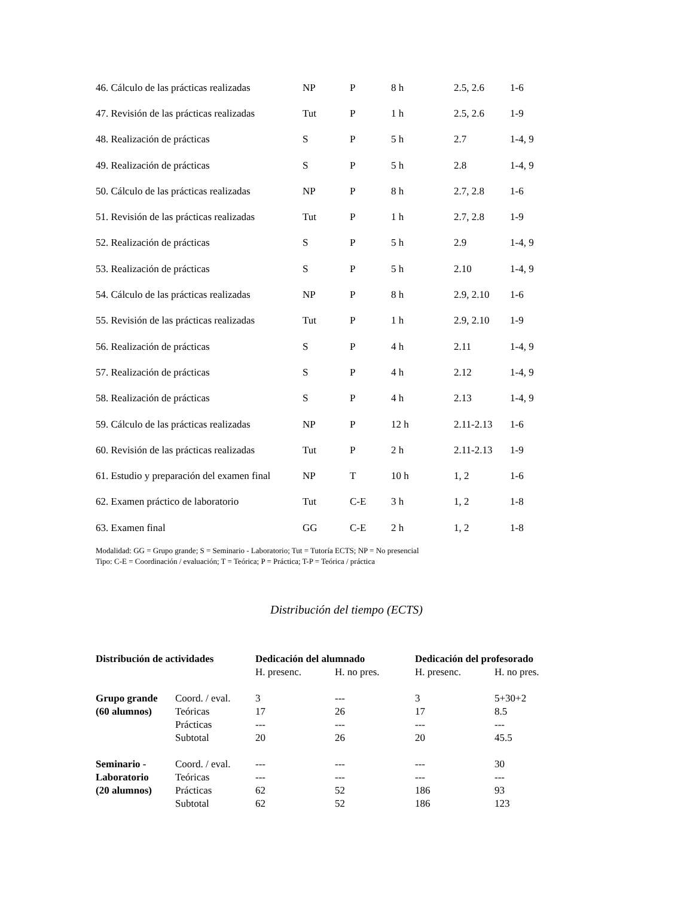| 46. Cálculo de las prácticas realizadas | NP | P | 8 h | 2.5, 2.6 | 1-6 |
| 47. Revisión de las prácticas realizadas | Tut | P | 1 h | 2.5, 2.6 | 1-9 |
| 48. Realización de prácticas | S | P | 5 h | 2.7 | 1-4, 9 |
| 49. Realización de prácticas | S | P | 5 h | 2.8 | 1-4, 9 |
| 50. Cálculo de las prácticas realizadas | NP | P | 8 h | 2.7, 2.8 | 1-6 |
| 51. Revisión de las prácticas realizadas | Tut | P | 1 h | 2.7, 2.8 | 1-9 |
| 52. Realización de prácticas | S | P | 5 h | 2.9 | 1-4, 9 |
| 53. Realización de prácticas | S | P | 5 h | 2.10 | 1-4, 9 |
| 54. Cálculo de las prácticas realizadas | NP | P | 8 h | 2.9, 2.10 | 1-6 |
| 55. Revisión de las prácticas realizadas | Tut | P | 1 h | 2.9, 2.10 | 1-9 |
| 56. Realización de prácticas | S | P | 4 h | 2.11 | 1-4, 9 |
| 57. Realización de prácticas | S | P | 4 h | 2.12 | 1-4, 9 |
| 58. Realización de prácticas | S | P | 4 h | 2.13 | 1-4, 9 |
| 59. Cálculo de las prácticas realizadas | NP | P | 12 h | 2.11-2.13 | 1-6 |
| 60. Revisión de las prácticas realizadas | Tut | P | 2 h | 2.11-2.13 | 1-9 |
| 61. Estudio y preparación del examen final | NP | T | 10 h | 1, 2 | 1-6 |
| 62. Examen práctico de laboratorio | Tut | C-E | 3 h | 1, 2 | 1-8 |
| 63. Examen final | GG | C-E | 2 h | 1, 2 | 1-8 |
Modalidad: GG = Grupo grande; S = Seminario - Laboratorio; Tut = Tutoría ECTS; NP = No presencial
Tipo: C-E = Coordinación / evaluación; T = Teórica; P = Práctica; T-P = Teórica / práctica
Distribución del tiempo (ECTS)
| Distribución de actividades | | Dedicación del alumnado | | Dedicación del profesorado | |
| --- | --- | --- | --- | --- | --- |
| | | H. presenc. | H. no pres. | H. presenc. | H. no pres. |
| Grupo grande (60 alumnos) | Coord. / eval. | 3 | --- | 3 | 5+30+2 |
| | Teóricas | 17 | 26 | 17 | 8.5 |
| | Prácticas | --- | --- | --- | --- |
| | Subtotal | 20 | 26 | 20 | 45.5 |
| Seminario - Laboratorio (20 alumnos) | Coord. / eval. | --- | --- | --- | 30 |
| | Teóricas | --- | --- | --- | --- |
| | Prácticas | 62 | 52 | 186 | 93 |
| | Subtotal | 62 | 52 | 186 | 123 |